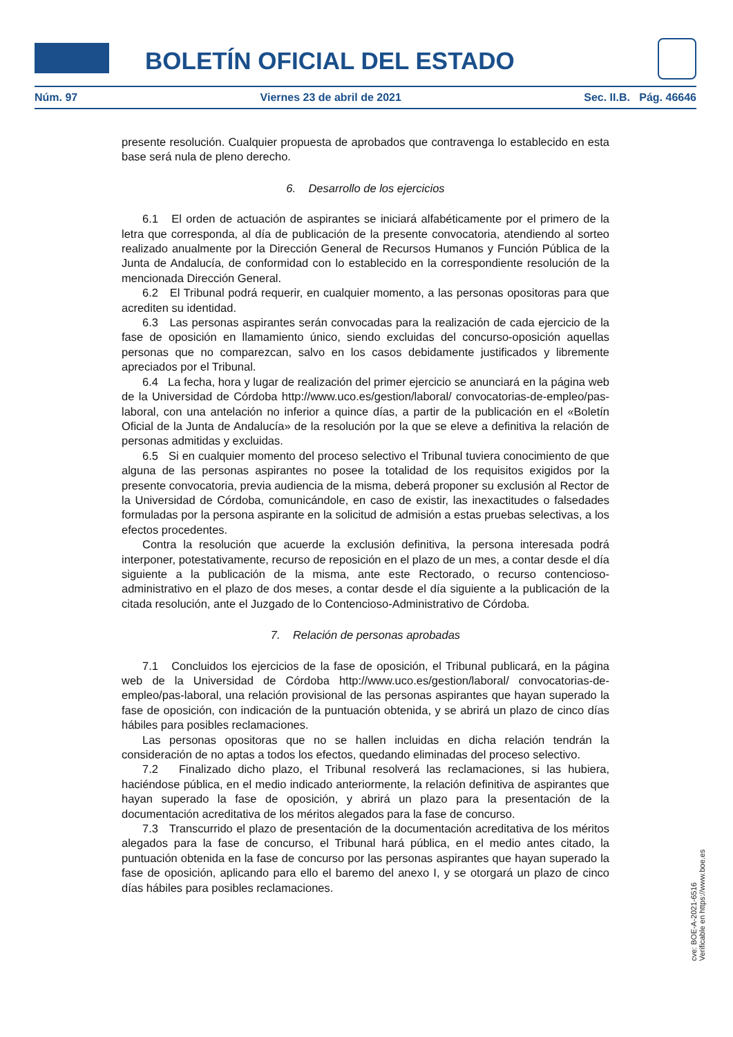BOLETÍN OFICIAL DEL ESTADO
Núm. 97 Viernes 23 de abril de 2021 Sec. II.B. Pág. 46646
presente resolución. Cualquier propuesta de aprobados que contravenga lo establecido en esta base será nula de pleno derecho.
6. Desarrollo de los ejercicios
6.1 El orden de actuación de aspirantes se iniciará alfabéticamente por el primero de la letra que corresponda, al día de publicación de la presente convocatoria, atendiendo al sorteo realizado anualmente por la Dirección General de Recursos Humanos y Función Pública de la Junta de Andalucía, de conformidad con lo establecido en la correspondiente resolución de la mencionada Dirección General.
6.2 El Tribunal podrá requerir, en cualquier momento, a las personas opositoras para que acrediten su identidad.
6.3 Las personas aspirantes serán convocadas para la realización de cada ejercicio de la fase de oposición en llamamiento único, siendo excluidas del concurso-oposición aquellas personas que no comparezcan, salvo en los casos debidamente justificados y libremente apreciados por el Tribunal.
6.4 La fecha, hora y lugar de realización del primer ejercicio se anunciará en la página web de la Universidad de Córdoba http://www.uco.es/gestion/laboral/ convocatorias-de-empleo/pas-laboral, con una antelación no inferior a quince días, a partir de la publicación en el «Boletín Oficial de la Junta de Andalucía» de la resolución por la que se eleve a definitiva la relación de personas admitidas y excluidas.
6.5 Si en cualquier momento del proceso selectivo el Tribunal tuviera conocimiento de que alguna de las personas aspirantes no posee la totalidad de los requisitos exigidos por la presente convocatoria, previa audiencia de la misma, deberá proponer su exclusión al Rector de la Universidad de Córdoba, comunicándole, en caso de existir, las inexactitudes o falsedades formuladas por la persona aspirante en la solicitud de admisión a estas pruebas selectivas, a los efectos procedentes.
Contra la resolución que acuerde la exclusión definitiva, la persona interesada podrá interponer, potestativamente, recurso de reposición en el plazo de un mes, a contar desde el día siguiente a la publicación de la misma, ante este Rectorado, o recurso contencioso-administrativo en el plazo de dos meses, a contar desde el día siguiente a la publicación de la citada resolución, ante el Juzgado de lo Contencioso-Administrativo de Córdoba.
7. Relación de personas aprobadas
7.1 Concluidos los ejercicios de la fase de oposición, el Tribunal publicará, en la página web de la Universidad de Córdoba http://www.uco.es/gestion/laboral/ convocatorias-de-empleo/pas-laboral, una relación provisional de las personas aspirantes que hayan superado la fase de oposición, con indicación de la puntuación obtenida, y se abrirá un plazo de cinco días hábiles para posibles reclamaciones.
Las personas opositoras que no se hallen incluidas en dicha relación tendrán la consideración de no aptas a todos los efectos, quedando eliminadas del proceso selectivo.
7.2 Finalizado dicho plazo, el Tribunal resolverá las reclamaciones, si las hubiera, haciéndose pública, en el medio indicado anteriormente, la relación definitiva de aspirantes que hayan superado la fase de oposición, y abrirá un plazo para la presentación de la documentación acreditativa de los méritos alegados para la fase de concurso.
7.3 Transcurrido el plazo de presentación de la documentación acreditativa de los méritos alegados para la fase de concurso, el Tribunal hará pública, en el medio antes citado, la puntuación obtenida en la fase de concurso por las personas aspirantes que hayan superado la fase de oposición, aplicando para ello el baremo del anexo I, y se otorgará un plazo de cinco días hábiles para posibles reclamaciones.
cve: BOE-A-2021-6516
Verificable en https://www.boe.es